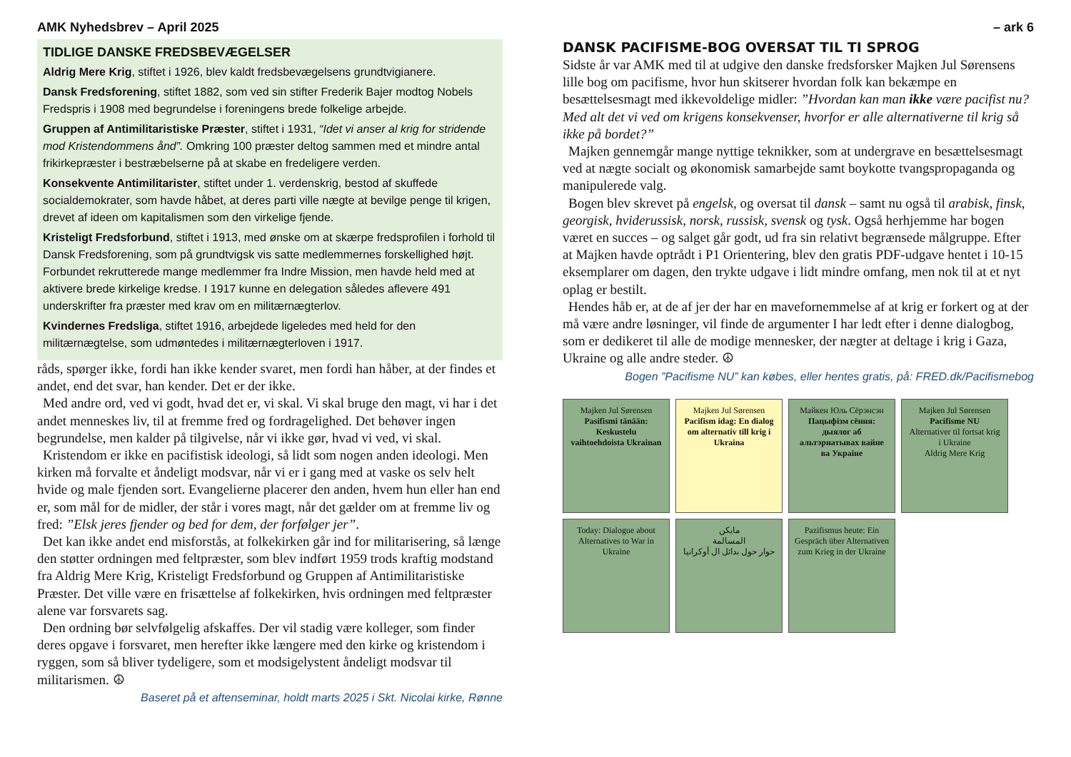AMK Nyhedsbrev – April 2025
TIDLIGE DANSKE FREDSBEVÆGELSER
Aldrig Mere Krig, stiftet i 1926, blev kaldt fredsbevægelsens grundtvigianere.
Dansk Fredsforening, stiftet 1882, som ved sin stifter Frederik Bajer modtog Nobels Fredspris i 1908 med begrundelse i foreningens brede folkelige arbejde.
Gruppen af Antimilitaristiske Præster, stiftet i 1931, “Idet vi anser al krig for stridende mod Kristendommens ånd”. Omkring 100 præster deltog sammen med et mindre antal frikirkepræster i bestræbelserne på at skabe en fredeligere verden.
Konsekvente Antimilitarister, stiftet under 1. verdenskrig, bestod af skuffede socialdemokrater, som havde håbet, at deres parti ville nægte at bevilge penge til krigen, drevet af ideen om kapitalismen som den virkelige fjende.
Kristeligt Fredsforbund, stiftet i 1913, med ønske om at skærpe fredsprofilen i forhold til Dansk Fredsforening, som på grundtvigsk vis satte medlemmernes forskellighed højt. Forbundet rekrutterede mange medlemmer fra Indre Mission, men havde held med at aktivere brede kirkelige kredse. I 1917 kunne en delegation således aflevere 491 underskrifter fra præster med krav om en militærnægterlov.
Kvindernes Fredsliga, stiftet 1916, arbejdede ligeledes med held for den militærnægtelse, som udmøntedes i militærnægterloven i 1917.
råds, spørger ikke, fordi han ikke kender svaret, men fordi han håber, at der findes et andet, end det svar, han kender. Det er der ikke.
Med andre ord, ved vi godt, hvad det er, vi skal. Vi skal bruge den magt, vi har i det andet menneskes liv, til at fremme fred og fordragelighed. Det behøver ingen begrundelse, men kalder på tilgivelse, når vi ikke gør, hvad vi ved, vi skal.
Kristendom er ikke en pacifistisk ideologi, så lidt som nogen anden ideologi. Men kirken må forvalte et åndeligt modsvar, når vi er i gang med at vaske os selv helt hvide og male fjenden sort. Evangelierne placerer den anden, hvem hun eller han end er, som mål for de midler, der står i vores magt, når det gælder om at fremme liv og fred: ”Elsk jeres fjender og bed for dem, der forfølger jer”.
Det kan ikke andet end misforstås, at folkekirken går ind for militarisering, så længe den støtter ordningen med feltpræster, som blev indført 1959 trods kraftig modstand fra Aldrig Mere Krig, Kristeligt Fredsforbund og Gruppen af Antimilitaristiske Præster. Det ville være en frisættelse af folkekirken, hvis ordningen med feltpræster alene var forsvarets sag.
Den ordning bør selvfølgelig afskaffes. Der vil stadig være kolleger, som finder deres opgave i forsvaret, men herefter ikke længere med den kirke og kristendom i ryggen, som så bliver tydeligere, som et modsigelystent åndeligt modsvar til militarismen. ☮
Baseret på et aftenseminar, holdt marts 2025 i Skt. Nicolai kirke, Rønne
– ark 6
DANSK PACIFISME-BOG OVERSAT TIL TI SPROG
Sidste år var AMK med til at udgive den danske fredsforsker Majken Jul Sørensens lille bog om pacifisme, hvor hun skitserer hvordan folk kan bekæmpe en besættelsesmagt med ikkevoldelige midler: ”Hvordan kan man ikke være pacifist nu? Med alt det vi ved om krigens konsekvenser, hvorfor er alle alternativerne til krig så ikke på bordet?”
Majken gennemgår mange nyttige teknikker, som at undergrave en besættelsesmagt ved at nægte socialt og økonomisk samarbejde samt boykotte tvangspropaganda og manipulerede valg.
Bogen blev skrevet på engelsk, og oversat til dansk – samt nu også til arabisk, finsk, georgisk, hviderussisk, norsk, russisk, svensk og tysk. Også herhjemme har bogen været en succes – og salget går godt, ud fra sin relativt begrænsede målgruppe. Efter at Majken havde optrådt i P1 Orientering, blev den gratis PDF-udgave hentet i 10-15 eksemplarer om dagen, den trykte udgave i lidt mindre omfang, men nok til at et nyt oplag er bestilt.
Hendes håb er, at de af jer der har en mavefornemmelse af at krig er forkert og at der må være andre løsninger, vil finde de argumenter I har ledt efter i denne dialogbog, som er dedikeret til alle de modige mennesker, der nægter at deltage i krig i Gaza, Ukraine og alle andre steder. ☮
Bogen ”Pacifisme NU” kan købes, eller hentes gratis, på: FRED.dk/Pacifismebog
Majken Jul Sørensen
Pasifismi tänään: Keskustelu vaihtoehdoista Ukrainan
Majken Jul Sørensen
Pacifism idag: En dialog om alternativ till krig i Ukraina
Майкен Юль Сёрэнсэн
Пацыфізм сёння: дыялог аб альтэрнатывах вайне ва Украіне
Majken Jul Sørensen
Pacifisme NU
Alternativer til fortsat krig i Ukraine
Aldrig Mere Krig
Today: Dialogue about Alternatives to War in Ukraine
مايكن
المسالمة
حوار حول بدائل ال أوكرانيا
Pazifismus heute: Ein Gespräch über Alternativen zum Krieg in der Ukraine